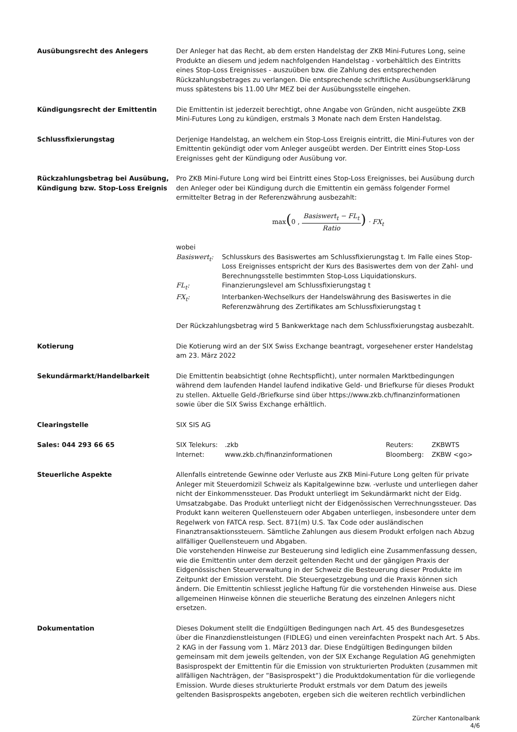Ausübungsrecht des Anlegers Der Anleger hat das Recht, ab dem ersten Handelstag der ZKB Mini-Futures Long, seine Produkte an diesem und jedem nachfolgenden Handelstag - vorbehältlich des Eintritts eines Stop-Loss Ereignisses - auszuüben bzw. die Zahlung des entsprechenden Rückzahlungsbetrages zu verlangen. Die entsprechende schriftliche Ausübungserklärung muss spätestens bis 11.00 Uhr MEZ bei der Ausübungsstelle eingehen.
Kündigungsrecht der Emittentin Die Emittentin ist jederzeit berechtigt, ohne Angabe von Gründen, nicht ausgeübte ZKB Mini-Futures Long zu kündigen, erstmals 3 Monate nach dem Ersten Handelstag.
Schlussfixierungstag Derjenige Handelstag, an welchem ein Stop-Loss Ereignis eintritt, die Mini-Futures von der Emittentin gekündigt oder vom Anleger ausgeübt werden. Der Eintritt eines Stop-Loss Ereignisses geht der Kündigung oder Ausübung vor.
Rückzahlungsbetrag bei Ausübung, Kündigung bzw. Stop-Loss Ereignis
Pro ZKB Mini-Future Long wird bei Eintritt eines Stop-Loss Ereignisses, bei Ausübung durch den Anleger oder bei Kündigung durch die Emittentin ein gemäss folgender Formel ermittelter Betrag in der Referenzwährung ausbezahlt:
max(0 , Basiswert<sub>t</sub> − FL<sub>t</sub> Ratio) · FX<sub>t</sub>
wobei
| Basiswert<sub>t</sub>: | Schlusskurs des Basiswertes am Schlussfixierungstag t. Im Falle eines Stop-Loss Ereignisses entspricht der Kurs des Basiswertes dem von der Zahl- und Berechnungsstelle bestimmten Stop-Loss Liquidationskurs. |
| FL<sub>t</sub>: | Finanzierungslevel am Schlussfixierungstag t |
| FX<sub>t</sub>: | Interbanken-Wechselkurs der Handelswährung des Basiswertes in die Referenzwährung des Zertifikates am Schlussfixierungstag t |
Der Rückzahlungsbetrag wird 5 Bankwerktage nach dem Schlussfixierungstag ausbezahlt.
Kotierung Die Kotierung wird an der SIX Swiss Exchange beantragt, vorgesehener erster Handelstag am 23. März 2022
Sekundärmarkt/Handelbarkeit Die Emittentin beabsichtigt (ohne Rechtspflicht), unter normalen Marktbedingungen während dem laufenden Handel laufend indikative Geld- und Briefkurse für dieses Produkt zu stellen. Aktuelle Geld-/Briefkurse sind über https://www.zkb.ch/finanzinformationen sowie über die SIX Swiss Exchange erhältlich.
Clearingstelle SIX SIS AG
Sales: 044 293 66 65
| SIX Telekurs: | .zkb | Reuters: | ZKBWTS |
| Internet: | www.zkb.ch/finanzinformationen | Bloomberg: | ZKBW <go> |
Steuerliche Aspekte Allenfalls eintretende Gewinne oder Verluste aus ZKB Mini-Future Long gelten für private Anleger mit Steuerdomizil Schweiz als Kapitalgewinne bzw. -verluste und unterliegen daher nicht der Einkommenssteuer. Das Produkt unterliegt im Sekundärmarkt nicht der Eidg. Umsatzabgabe. Das Produkt unterliegt nicht der Eidgenössischen Verrechnungssteuer. Das Produkt kann weiteren Quellensteuern oder Abgaben unterliegen, insbesondere unter dem Regelwerk von FATCA resp. Sect. 871(m) U.S. Tax Code oder ausländischen Finanztransaktionssteuern. Sämtliche Zahlungen aus diesem Produkt erfolgen nach Abzug allfälliger Quellensteuern und Abgaben.
Die vorstehenden Hinweise zur Besteuerung sind lediglich eine Zusammenfassung dessen, wie die Emittentin unter dem derzeit geltenden Recht und der gängigen Praxis der Eidgenössischen Steuerverwaltung in der Schweiz die Besteuerung dieser Produkte im Zeitpunkt der Emission versteht. Die Steuergesetzgebung und die Praxis können sich ändern. Die Emittentin schliesst jegliche Haftung für die vorstehenden Hinweise aus. Diese allgemeinen Hinweise können die steuerliche Beratung des einzelnen Anlegers nicht ersetzen.
Dokumentation Dieses Dokument stellt die Endgültigen Bedingungen nach Art. 45 des Bundesgesetzes über die Finanzdienstleistungen (FIDLEG) und einen vereinfachten Prospekt nach Art. 5 Abs. 2 KAG in der Fassung vom 1. März 2013 dar. Diese Endgültigen Bedingungen bilden gemeinsam mit dem jeweils geltenden, von der SIX Exchange Regulation AG genehmigten Basisprospekt der Emittentin für die Emission von strukturierten Produkten (zusammen mit allfälligen Nachträgen, der ”Basisprospekt”) die Produktdokumentation für die vorliegende Emission. Wurde dieses strukturierte Produkt erstmals vor dem Datum des jeweils geltenden Basisprospekts angeboten, ergeben sich die weiteren rechtlich verbindlichen
Zürcher Kantonalbank
4/6